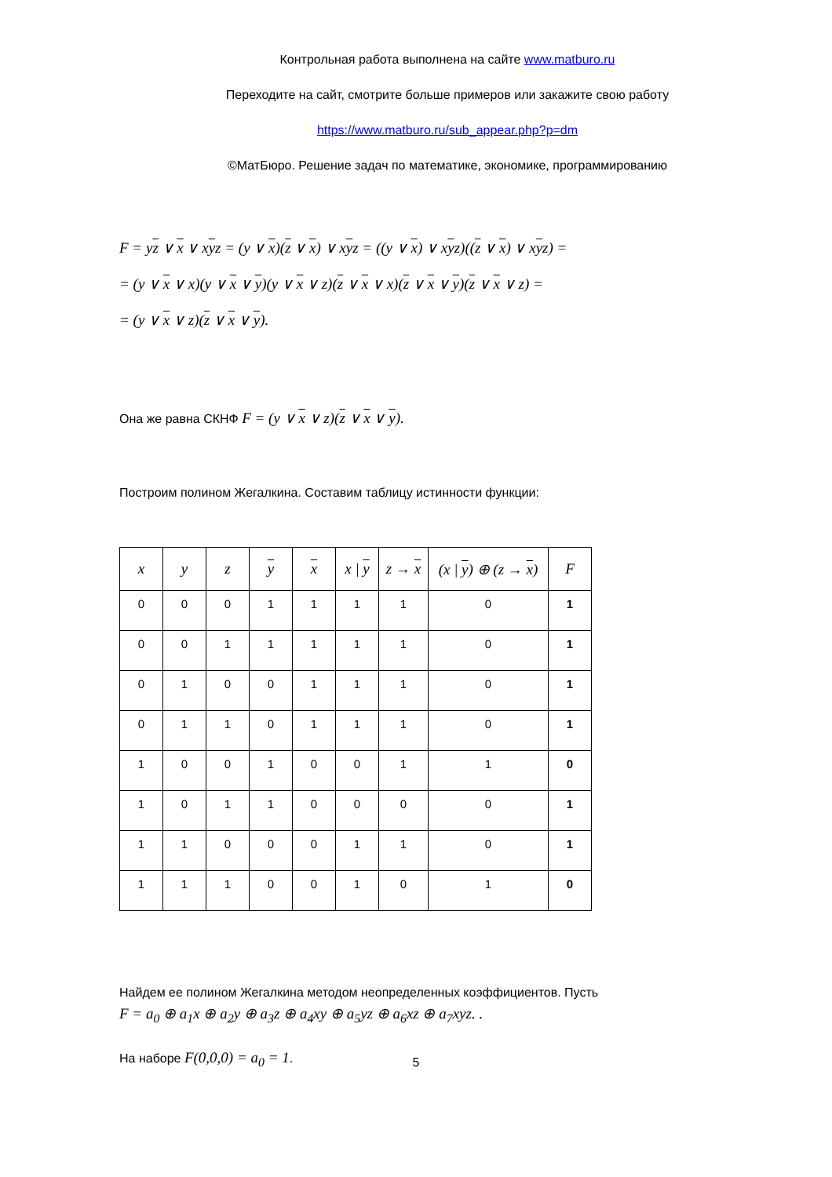Контрольная работа выполнена на сайте www.matburo.ru
Переходите на сайт, смотрите больше примеров или закажите свою работу
https://www.matburo.ru/sub_appear.php?p=dm
©МатБюро. Решение задач по математике, экономике, программированию
F = yz ∨ x ∨ xyz = (y ∨ x)(z ∨ x) ∨ xyz = ((y ∨ x) ∨ xyz)((z ∨ x) ∨ xyz) =
= (y ∨ x ∨ x)(y ∨ x ∨ y)(y ∨ x ∨ z)(z ∨ x ∨ x)(z ∨ x ∨ y)(z ∨ x ∨ z) =
= (y ∨ x ∨ z)(z ∨ x ∨ y).
Она же равна СКНФ F = (y ∨ x ∨ z)(z ∨ x ∨ y).
Построим полином Жегалкина. Составим таблицу истинности функции:
| x | y | z | y | x | x / y | z → x | (x / y ) ⊕ (z → x ) | F |
| --- | --- | --- | --- | --- | --- | --- | --- | --- |
| 0 | 0 | 0 | 1 | 1 | 1 | 1 | 0 | 1 |
| 0 | 0 | 1 | 1 | 1 | 1 | 1 | 0 | 1 |
| 0 | 1 | 0 | 0 | 1 | 1 | 1 | 0 | 1 |
| 0 | 1 | 1 | 0 | 1 | 1 | 1 | 0 | 1 |
| 1 | 0 | 0 | 1 | 0 | 0 | 1 | 1 | 0 |
| 1 | 0 | 1 | 1 | 0 | 0 | 0 | 0 | 1 |
| 1 | 1 | 0 | 0 | 0 | 1 | 1 | 0 | 1 |
| 1 | 1 | 1 | 0 | 0 | 1 | 0 | 1 | 0 |
Найдем ее полином Жегалкина методом неопределенных коэффициентов. Пусть
F = a<sub>0</sub> ⊕ a<sub>1</sub>x ⊕ a<sub>2</sub>y ⊕ a<sub>3</sub>z ⊕ a<sub>4</sub>xy ⊕ a<sub>5</sub>yz ⊕ a<sub>6</sub>xz ⊕ a<sub>7</sub>xyz. .
На наборе F(0,0,0) = a<sub>0</sub> = 1.
5